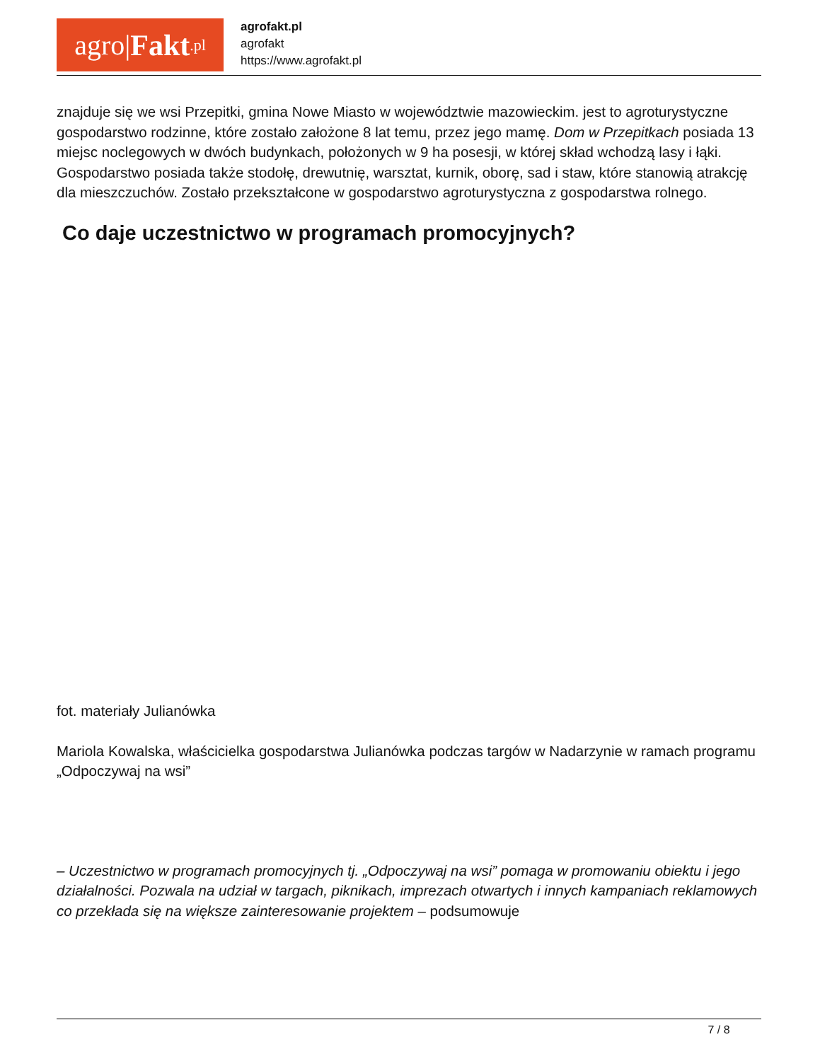agro| Fakt.pl
agrofakt.pl
agrofakt
https://www.agrofakt.pl
znajduje się we wsi Przepitki, gmina Nowe Miasto w województwie mazowieckim. jest to agroturystyczne gospodarstwo rodzinne, które zostało założone 8 lat temu, przez jego mamę. Dom w Przepitkach posiada 13 miejsc noclegowych w dwóch budynkach, położonych w 9 ha posesji, w której skład wchodzą lasy i łąki. Gospodarstwo posiada także stodołę, drewutnię, warsztat, kurnik, oborę, sad i staw, które stanowią atrakcję dla mieszczuchów. Zostało przekształcone w gospodarstwo agroturystyczna z gospodarstwa rolnego.
Co daje uczestnictwo w programach promocyjnych?
fot. materiały Julianówka
Mariola Kowalska, właścicielka gospodarstwa Julianówka podczas targów w Nadarzynie w ramach programu „Odpoczywaj na wsi”
– Uczestnictwo w programach promocyjnych tj. „Odpoczywaj na wsi” pomaga w promowaniu obiektu i jego działalności. Pozwala na udział w targach, piknikach, imprezach otwartych i innych kampaniach reklamowych co przekłada się na większe zainteresowanie projektem – podsumowuje
7 / 8